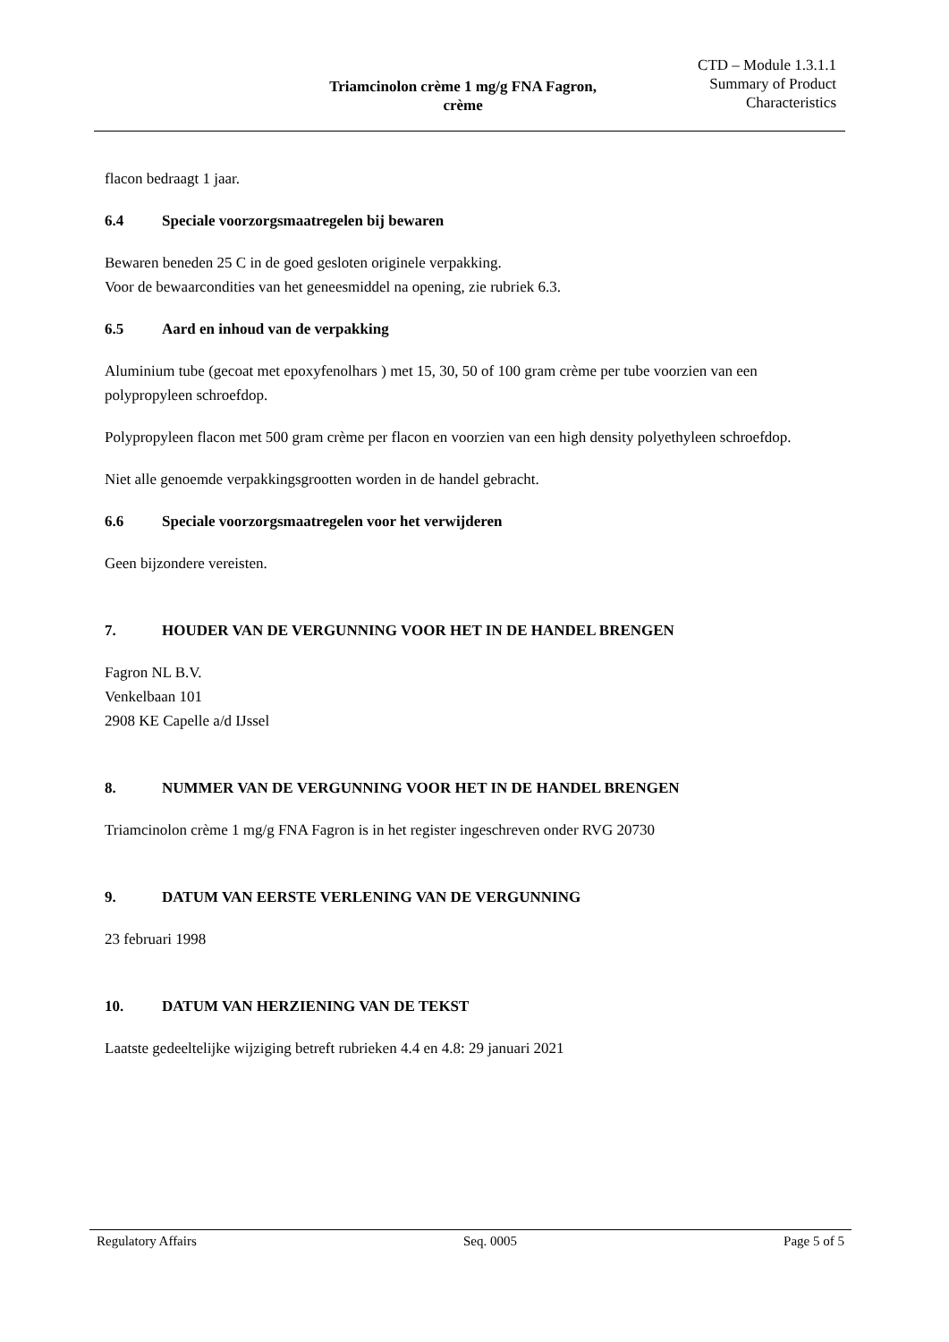Triamcinolon crème 1 mg/g FNA Fagron,
crème
CTD – Module 1.3.1.1
Summary of Product
Characteristics
flacon bedraagt 1 jaar.
6.4 Speciale voorzorgsmaatregelen bij bewaren
Bewaren beneden 25 C in de goed gesloten originele verpakking.
Voor de bewaarcondities van het geneesmiddel na opening, zie rubriek 6.3.
6.5 Aard en inhoud van de verpakking
Aluminium tube (gecoat met epoxyfenolhars ) met 15, 30, 50 of 100 gram crème per tube voorzien van een polypropyleen schroefdop.
Polypropyleen flacon met 500 gram crème per flacon en voorzien van een high density polyethyleen schroefdop.
Niet alle genoemde verpakkingsgrootten worden in de handel gebracht.
6.6 Speciale voorzorgsmaatregelen voor het verwijderen
Geen bijzondere vereisten.
7. HOUDER VAN DE VERGUNNING VOOR HET IN DE HANDEL BRENGEN
Fagron NL B.V.
Venkelbaan 101
2908 KE Capelle a/d IJssel
8. NUMMER VAN DE VERGUNNING VOOR HET IN DE HANDEL BRENGEN
Triamcinolon crème 1 mg/g FNA Fagron is in het register ingeschreven onder RVG 20730
9. DATUM VAN EERSTE VERLENING VAN DE VERGUNNING
23 februari 1998
10. DATUM VAN HERZIENING VAN DE TEKST
Laatste gedeeltelijke wijziging betreft rubrieken 4.4 en 4.8: 29 januari 2021
Regulatory Affairs Seq. 0005 Page 5 of 5